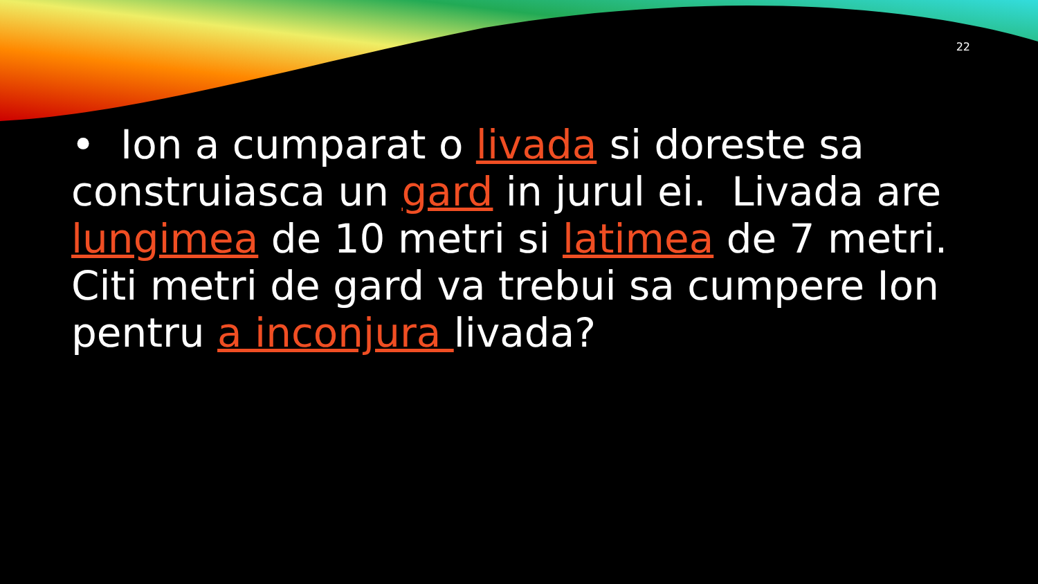22
• Ion a cumparat o livada si doreste sa construiasca un gard in jurul ei. Livada are lungimea de 10 metri si latimea de 7 metri. Citi metri de gard va trebui sa cumpere Ion pentru a inconjura livada?